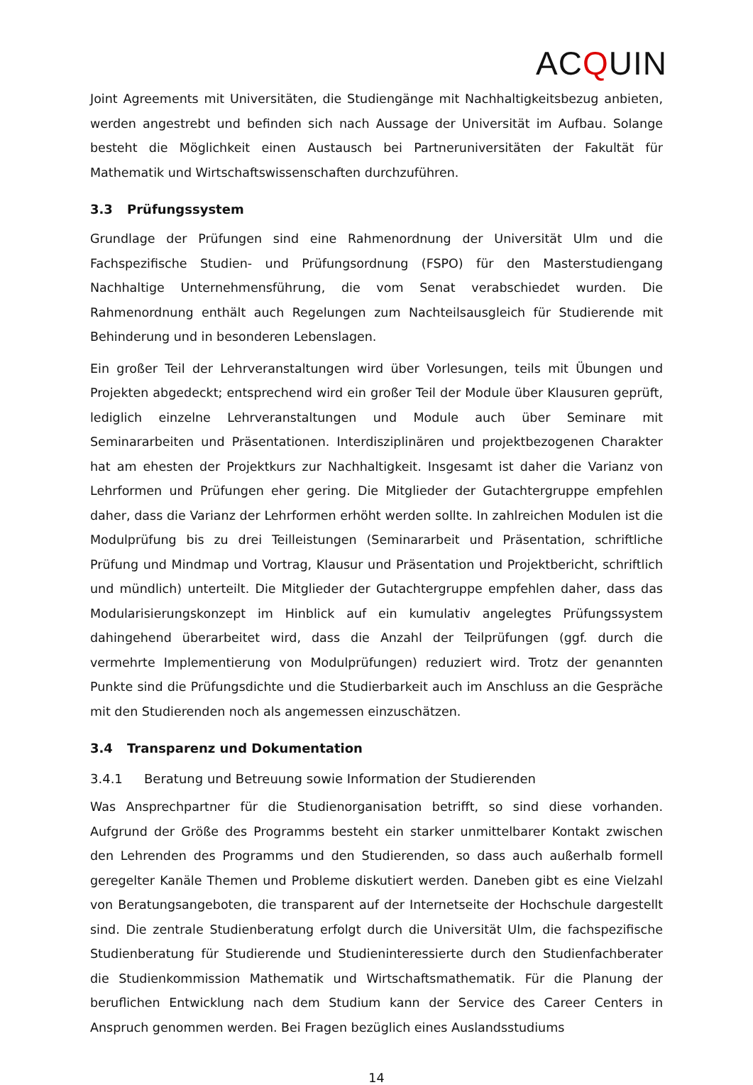ACQUIN
Joint Agreements mit Universitäten, die Studiengänge mit Nachhaltigkeitsbezug anbieten, werden angestrebt und befinden sich nach Aussage der Universität im Aufbau. Solange besteht die Möglichkeit einen Austausch bei Partneruniversitäten der Fakultät für Mathematik und Wirtschaftswissenschaften durchzuführen.
3.3 Prüfungssystem
Grundlage der Prüfungen sind eine Rahmenordnung der Universität Ulm und die Fachspezifische Studien- und Prüfungsordnung (FSPO) für den Masterstudiengang Nachhaltige Unternehmensführung, die vom Senat verabschiedet wurden. Die Rahmenordnung enthält auch Regelungen zum Nachteilsausgleich für Studierende mit Behinderung und in besonderen Lebenslagen.
Ein großer Teil der Lehrveranstaltungen wird über Vorlesungen, teils mit Übungen und Projekten abgedeckt; entsprechend wird ein großer Teil der Module über Klausuren geprüft, lediglich einzelne Lehrveranstaltungen und Module auch über Seminare mit Seminararbeiten und Präsentationen. Interdisziplinären und projektbezogenen Charakter hat am ehesten der Projektkurs zur Nachhaltigkeit. Insgesamt ist daher die Varianz von Lehrformen und Prüfungen eher gering. Die Mitglieder der Gutachtergruppe empfehlen daher, dass die Varianz der Lehrformen erhöht werden sollte. In zahlreichen Modulen ist die Modulprüfung bis zu drei Teilleistungen (Seminararbeit und Präsentation, schriftliche Prüfung und Mindmap und Vortrag, Klausur und Präsentation und Projektbericht, schriftlich und mündlich) unterteilt. Die Mitglieder der Gutachtergruppe empfehlen daher, dass das Modularisierungskonzept im Hinblick auf ein kumulativ angelegtes Prüfungssystem dahingehend überarbeitet wird, dass die Anzahl der Teilprüfungen (ggf. durch die vermehrte Implementierung von Modulprüfungen) reduziert wird. Trotz der genannten Punkte sind die Prüfungsdichte und die Studierbarkeit auch im Anschluss an die Gespräche mit den Studierenden noch als angemessen einzuschätzen.
3.4 Transparenz und Dokumentation
3.4.1 Beratung und Betreuung sowie Information der Studierenden
Was Ansprechpartner für die Studienorganisation betrifft, so sind diese vorhanden. Aufgrund der Größe des Programms besteht ein starker unmittelbarer Kontakt zwischen den Lehrenden des Programms und den Studierenden, so dass auch außerhalb formell geregelter Kanäle Themen und Probleme diskutiert werden. Daneben gibt es eine Vielzahl von Beratungsangeboten, die transparent auf der Internetseite der Hochschule dargestellt sind. Die zentrale Studienberatung erfolgt durch die Universität Ulm, die fachspezifische Studienberatung für Studierende und Studieninteressierte durch den Studienfachberater die Studienkommission Mathematik und Wirtschaftsmathematik. Für die Planung der beruflichen Entwicklung nach dem Studium kann der Service des Career Centers in Anspruch genommen werden. Bei Fragen bezüglich eines Auslandsstudiums
14